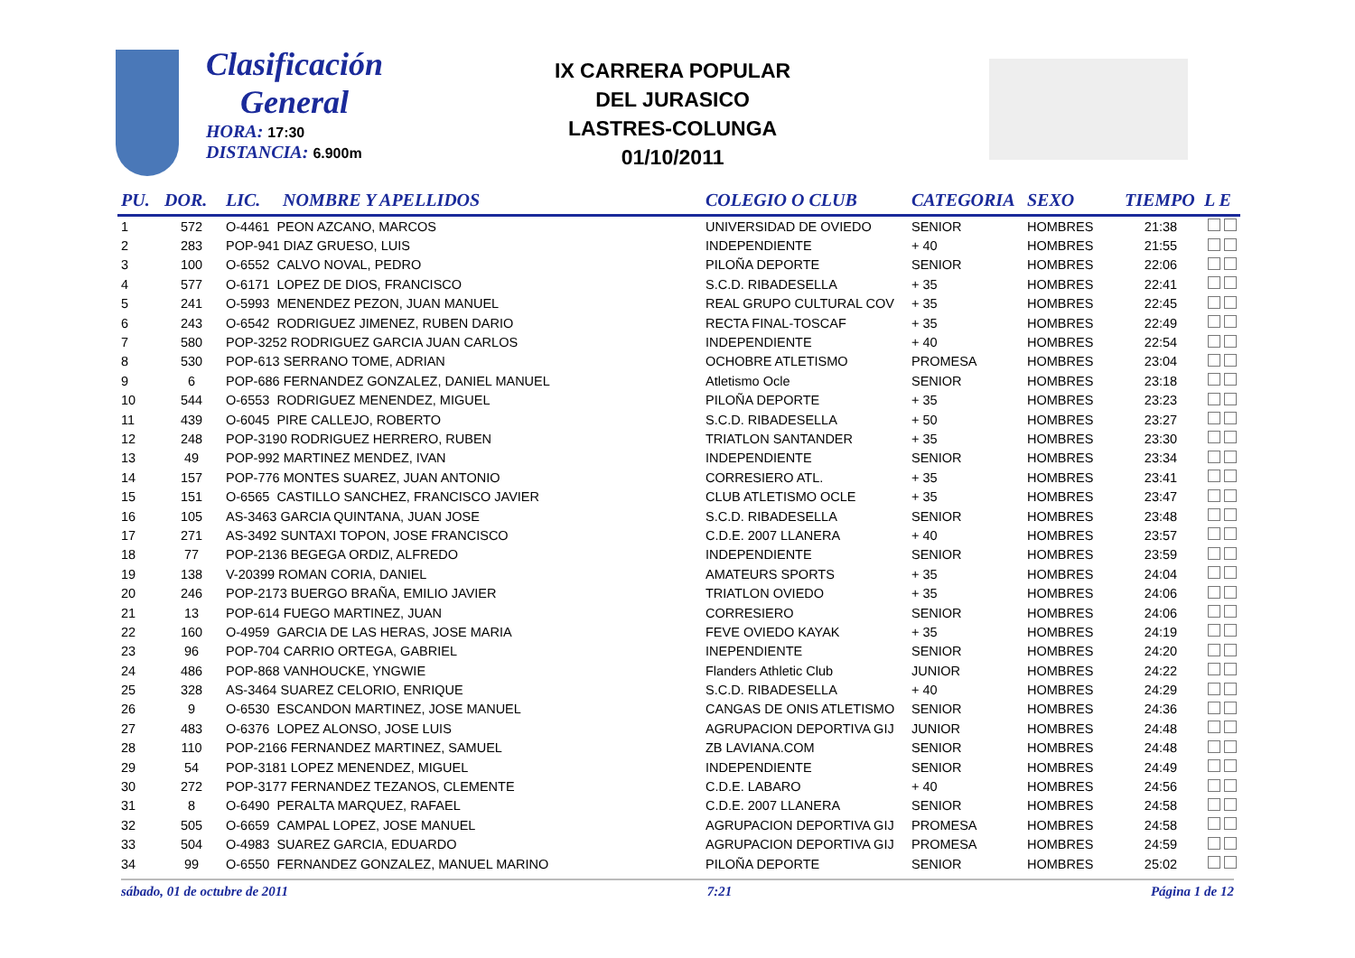Clasificación
General
HORA: 17:30
DISTANCIA: 6.900m
IX CARRERA POPULAR
DEL JURASICO
LASTRES-COLUNGA
01/10/2011
| PU. | DOR. | LIC. | NOMBRE Y APELLIDOS | COLEGIO O CLUB | CATEGORIA | SEXO | TIEMPO | L E |
| --- | --- | --- | --- | --- | --- | --- | --- | --- |
| 1 | 572 | O-4461 PEON AZCANO, MARCOS | | UNIVERSIDAD DE OVIEDO | SENIOR | HOMBRES | 21:38 | |
| 2 | 283 | POP-941 DIAZ GRUESO, LUIS | | INDEPENDIENTE | + 40 | HOMBRES | 21:55 | |
| 3 | 100 | O-6552 CALVO NOVAL, PEDRO | | PILOÑA DEPORTE | SENIOR | HOMBRES | 22:06 | |
| 4 | 577 | O-6171 LOPEZ DE DIOS, FRANCISCO | | S.C.D. RIBADESELLA | + 35 | HOMBRES | 22:41 | |
| 5 | 241 | O-5993 MENENDEZ PEZON, JUAN MANUEL | | REAL GRUPO CULTURAL COV | + 35 | HOMBRES | 22:45 | |
| 6 | 243 | O-6542 RODRIGUEZ JIMENEZ, RUBEN DARIO | | RECTA FINAL-TOSCAF | + 35 | HOMBRES | 22:49 | |
| 7 | 580 | POP-3252 RODRIGUEZ GARCIA JUAN CARLOS | | INDEPENDIENTE | + 40 | HOMBRES | 22:54 | |
| 8 | 530 | POP-613 SERRANO TOME, ADRIAN | | OCHOBRE ATLETISMO | PROMESA | HOMBRES | 23:04 | |
| 9 | 6 | POP-686 FERNANDEZ GONZALEZ, DANIEL MANUEL | | Atletismo Ocle | SENIOR | HOMBRES | 23:18 | |
| 10 | 544 | O-6553 RODRIGUEZ MENENDEZ, MIGUEL | | PILOÑA DEPORTE | + 35 | HOMBRES | 23:23 | |
| 11 | 439 | O-6045 PIRE CALLEJO, ROBERTO | | S.C.D. RIBADESELLA | + 50 | HOMBRES | 23:27 | |
| 12 | 248 | POP-3190 RODRIGUEZ HERRERO, RUBEN | | TRIATLON SANTANDER | + 35 | HOMBRES | 23:30 | |
| 13 | 49 | POP-992 MARTINEZ MENDEZ, IVAN | | INDEPENDIENTE | SENIOR | HOMBRES | 23:34 | |
| 14 | 157 | POP-776 MONTES SUAREZ, JUAN ANTONIO | | CORRESIERO ATL. | + 35 | HOMBRES | 23:41 | |
| 15 | 151 | O-6565 CASTILLO SANCHEZ, FRANCISCO JAVIER | | CLUB ATLETISMO OCLE | + 35 | HOMBRES | 23:47 | |
| 16 | 105 | AS-3463 GARCIA QUINTANA, JUAN JOSE | | S.C.D. RIBADESELLA | SENIOR | HOMBRES | 23:48 | |
| 17 | 271 | AS-3492 SUNTAXI TOPON, JOSE FRANCISCO | | C.D.E. 2007 LLANERA | + 40 | HOMBRES | 23:57 | |
| 18 | 77 | POP-2136 BEGEGA ORDIZ, ALFREDO | | INDEPENDIENTE | SENIOR | HOMBRES | 23:59 | |
| 19 | 138 | V-20399 ROMAN CORIA, DANIEL | | AMATEURS SPORTS | + 35 | HOMBRES | 24:04 | |
| 20 | 246 | POP-2173 BUERGO BRAÑA, EMILIO JAVIER | | TRIATLON OVIEDO | + 35 | HOMBRES | 24:06 | |
| 21 | 13 | POP-614 FUEGO MARTINEZ, JUAN | | CORRESIERO | SENIOR | HOMBRES | 24:06 | |
| 22 | 160 | O-4959 GARCIA DE LAS HERAS, JOSE MARIA | | FEVE OVIEDO KAYAK | + 35 | HOMBRES | 24:19 | |
| 23 | 96 | POP-704 CARRIO ORTEGA, GABRIEL | | INEPENDIENTE | SENIOR | HOMBRES | 24:20 | |
| 24 | 486 | POP-868 VANHOUCKE, YNGWIE | | Flanders Athletic Club | JUNIOR | HOMBRES | 24:22 | |
| 25 | 328 | AS-3464 SUAREZ CELORIO, ENRIQUE | | S.C.D. RIBADESELLA | + 40 | HOMBRES | 24:29 | |
| 26 | 9 | O-6530 ESCANDON MARTINEZ, JOSE MANUEL | | CANGAS DE ONIS ATLETISMO | SENIOR | HOMBRES | 24:36 | |
| 27 | 483 | O-6376 LOPEZ ALONSO, JOSE LUIS | | AGRUPACION DEPORTIVA GIJ | JUNIOR | HOMBRES | 24:48 | |
| 28 | 110 | POP-2166 FERNANDEZ MARTINEZ, SAMUEL | | ZB LAVIANA.COM | SENIOR | HOMBRES | 24:48 | |
| 29 | 54 | POP-3181 LOPEZ MENENDEZ, MIGUEL | | INDEPENDIENTE | SENIOR | HOMBRES | 24:49 | |
| 30 | 272 | POP-3177 FERNANDEZ TEZANOS, CLEMENTE | | C.D.E. LABARO | + 40 | HOMBRES | 24:56 | |
| 31 | 8 | O-6490 PERALTA MARQUEZ, RAFAEL | | C.D.E. 2007 LLANERA | SENIOR | HOMBRES | 24:58 | |
| 32 | 505 | O-6659 CAMPAL LOPEZ, JOSE MANUEL | | AGRUPACION DEPORTIVA GIJ | PROMESA | HOMBRES | 24:58 | |
| 33 | 504 | O-4983 SUAREZ GARCIA, EDUARDO | | AGRUPACION DEPORTIVA GIJ | PROMESA | HOMBRES | 24:59 | |
| 34 | 99 | O-6550 FERNANDEZ GONZALEZ, MANUEL MARINO | | PILOÑA DEPORTE | SENIOR | HOMBRES | 25:02 | |
sábado, 01 de octubre de 2011 7:21 Página 1 de 12